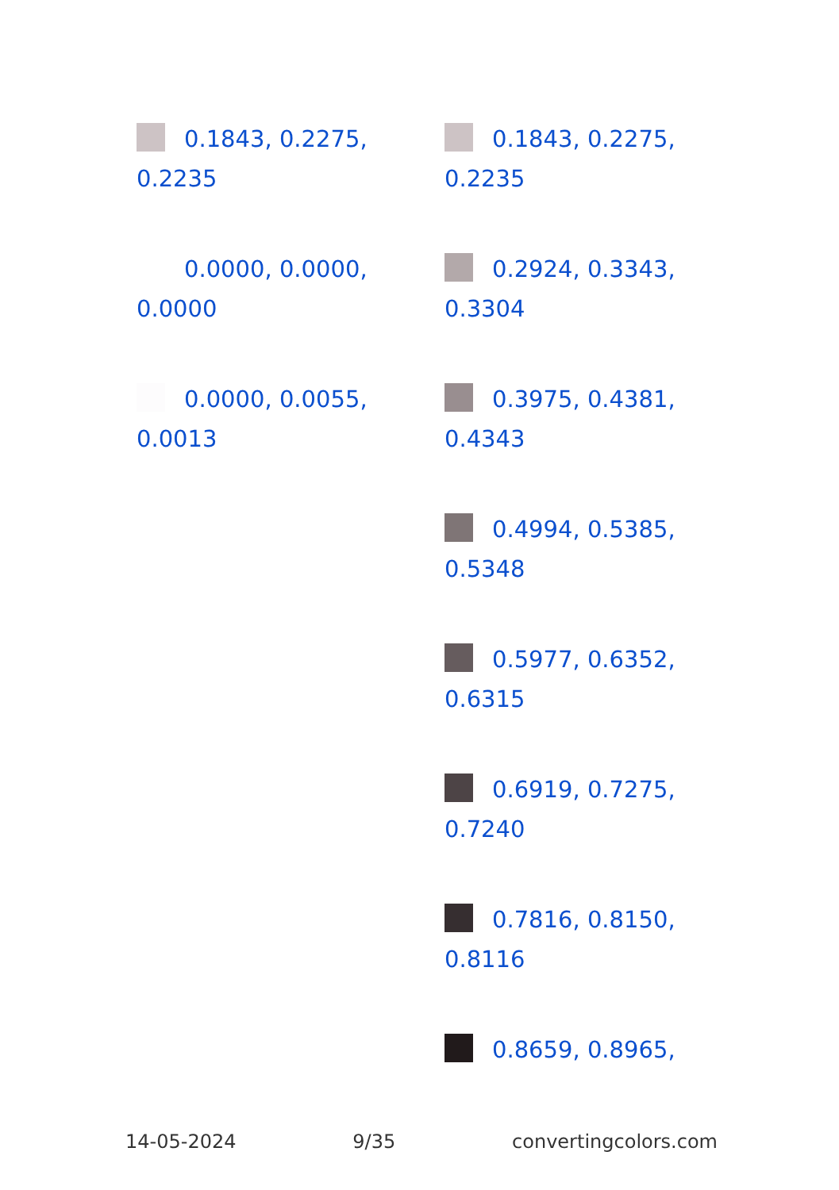0.1843, 0.2275,
0.2235
0.0000, 0.0000,
0.0000
0.0000, 0.0055,
0.0013
0.1843, 0.2275,
0.2235
0.2924, 0.3343,
0.3304
0.3975, 0.4381,
0.4343
0.4994, 0.5385,
0.5348
0.5977, 0.6352,
0.6315
0.6919, 0.7275,
0.7240
0.7816, 0.8150,
0.8116
0.8659, 0.8965,
14-05-2024 9/35 convertingcolors.com